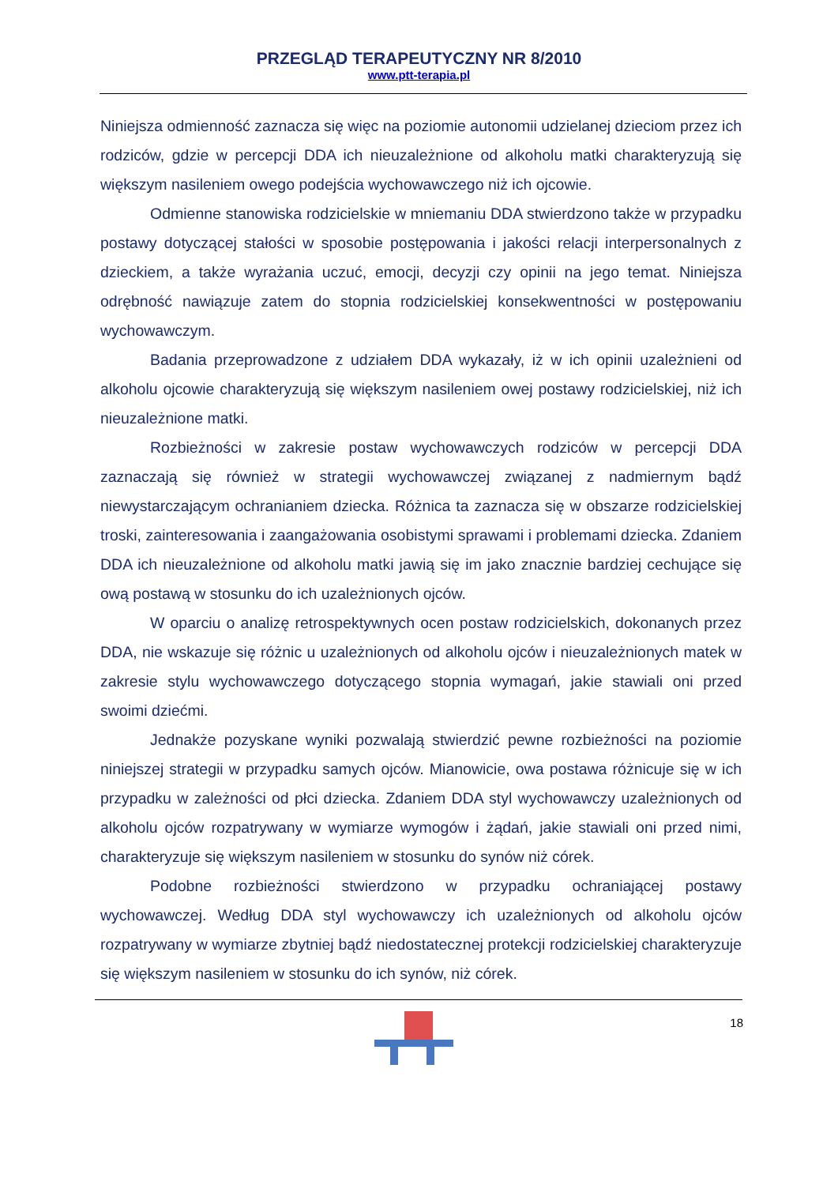PRZEGLĄD TERAPEUTYCZNY NR 8/2010
www.ptt-terapia.pl
Niniejsza odmienność zaznacza się więc na poziomie autonomii udzielanej dzieciom przez ich rodziców, gdzie w percepcji DDA ich nieuzależnione od alkoholu matki charakteryzują się większym nasileniem owego podejścia wychowawczego niż ich ojcowie.
Odmienne stanowiska rodzicielskie w mniemaniu DDA stwierdzono także w przypadku postawy dotyczącej stałości w sposobie postępowania i jakości relacji interpersonalnych z dzieckiem, a także wyrażania uczuć, emocji, decyzji czy opinii na jego temat. Niniejsza odrębność nawiązuje zatem do stopnia rodzicielskiej konsekwentności w postępowaniu wychowawczym.
Badania przeprowadzone z udziałem DDA wykazały, iż w ich opinii uzależnieni od alkoholu ojcowie charakteryzują się większym nasileniem owej postawy rodzicielskiej, niż ich nieuzależnione matki.
Rozbieżności w zakresie postaw wychowawczych rodziców w percepcji DDA zaznaczają się również w strategii wychowawczej związanej z nadmiernym bądź niewystarczającym ochranianiem dziecka. Różnica ta zaznacza się w obszarze rodzicielskiej troski, zainteresowania i zaangażowania osobistymi sprawami i problemami dziecka. Zdaniem DDA ich nieuzależnione od alkoholu matki jawią się im jako znacznie bardziej cechujące się ową postawą w stosunku do ich uzależnionych ojców.
W oparciu o analizę retrospektywnych ocen postaw rodzicielskich, dokonanych przez DDA, nie wskazuje się różnic u uzależnionych od alkoholu ojców i nieuzależnionych matek w zakresie stylu wychowawczego dotyczącego stopnia wymagań, jakie stawiali oni przed swoimi dziećmi.
Jednakże pozyskane wyniki pozwalają stwierdzić pewne rozbieżności na poziomie niniejszej strategii w przypadku samych ojców. Mianowicie, owa postawa różnicuje się w ich przypadku w zależności od płci dziecka. Zdaniem DDA styl wychowawczy uzależnionych od alkoholu ojców rozpatrywany w wymiarze wymogów i żądań, jakie stawiali oni przed nimi, charakteryzuje się większym nasileniem w stosunku do synów niż córek.
Podobne rozbieżności stwierdzono w przypadku ochraniającej postawy wychowawczej. Według DDA styl wychowawczy ich uzależnionych od alkoholu ojców rozpatrywany w wymiarze zbytniej bądź niedostatecznej protekcji rodzicielskiej charakteryzuje się większym nasileniem w stosunku do ich synów, niż córek.
18